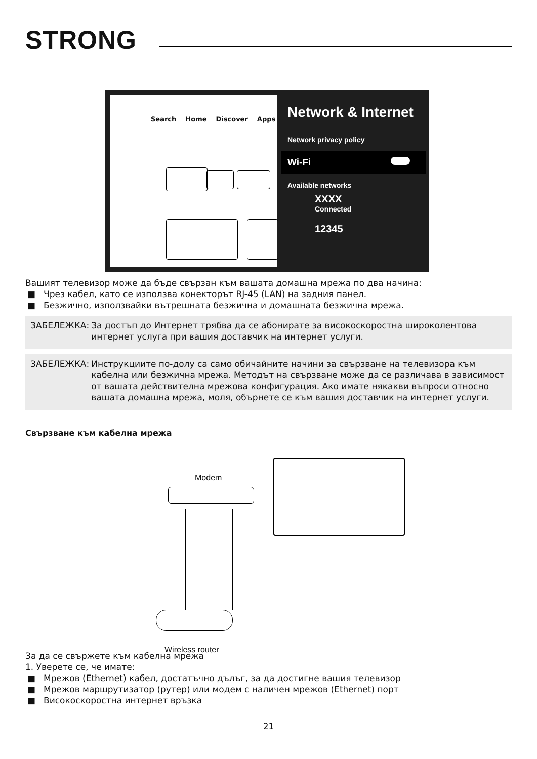STRONG
Search Home Discover Apps
Network & Internet
Network privacy policy
Wi-Fi
Available networks
XXXX
Connected
12345
Вашият телевизор може да бъде свързан към вашата домашна мрежа по два начина:
■ Чрез кабел, като се използва конекторът RJ-45 (LAN) на задния панел.
■ Безжично, използвайки вътрешната безжична и домашната безжична мрежа.
ЗАБЕЛЕЖКА: За достъп до Интернет трябва да се абонирате за високоскоростна широколентова интернет услуга при вашия доставчик на интернет услуги.
ЗАБЕЛЕЖКА: Инструкциите по-долу са само обичайните начини за свързване на телевизора към кабелна или безжична мрежа. Методът на свързване може да се различава в зависимост от вашата действителна мрежова конфигурация. Ако имате някакви въпроси относно вашата домашна мрежа, моля, обърнете се към вашия доставчик на интернет услуги.
Свързване към кабелна мрежа
Modem
Wireless router
За да се свържете към кабелна мрежа
1. Уверете се, че имате:
■ Мрежов (Ethernet) кабел, достатъчно дълъг, за да достигне вашия телевизор
■ Мрежов маршрутизатор (рутер) или модем с наличен мрежов (Ethernet) порт
■ Високоскоростна интернет връзка
21